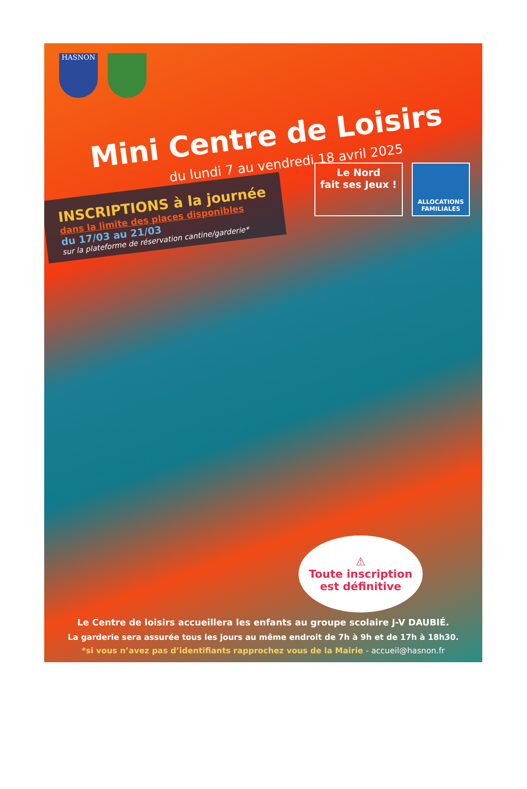HASNON
Mini Centre de Loisirs
du lundi 7 au vendredi 18 avril 2025
INSCRIPTIONS à la journée
dans la limite des places disponibles
du 17/03 au 21/03
sur la plateforme de réservation cantine/garderie*
Le Nord
fait ses Jeux !
ALLOCATIONS
FAMILIALES
⚠
Toute inscription
est définitive
Le Centre de loisirs accueillera les enfants au groupe scolaire J-V DAUBIÉ.
La garderie sera assurée tous les jours au même endroit de 7h à 9h et de 17h à 18h30.
*si vous n’avez pas d’identifiants rapprochez vous de la Mairie - accueil@hasnon.fr